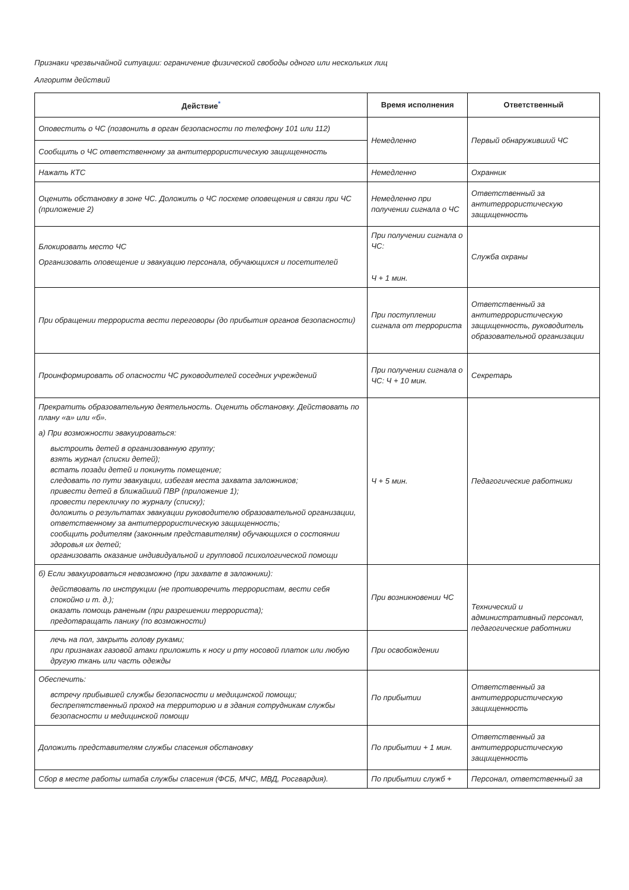Признаки чрезвычайной ситуации: ограничение физической свободы одного или нескольких лиц
Алгоритм действий
| Действие<sup>*</sup> | Время исполнения | Ответственный |
| --- | --- | --- |
| Оповестить о ЧС (позвонить в орган безопасности по телефону 101 или 112) | Немедленно | Первый обнаруживший ЧС |
| Сообщить о ЧС ответственному за антитеррористическую защищенность | | |
| Нажать КТС | Немедленно | Охранник |
| Оценить обстановку в зоне ЧС. Доложить о ЧС посхеме оповещения и связи при ЧС (приложение 2) | Немедленно при получении сигнала о ЧС | Ответственный за антитеррористическую защищенность |
| Блокировать место ЧС Организовать оповещение и эвакуацию персонала, обучающихся и посетителей | При получении сигнала о ЧС: Ч + 1 мин. | Служба охраны |
| При обращении террориста вести переговоры (до прибытия органов безопасности) | При поступлении сигнала от террориста | Ответственный за антитеррористическую защищенность, руководитель образовательной организации |
| Проинформировать об опасности ЧС руководителей соседних учреждений | При получении сигнала о ЧС: Ч + 10 мин. | Секретарь |
| Прекратить образовательную деятельность. Оценить обстановку. Действовать по плану «а» или «б». а) При возможности эвакуироваться: выстроить детей в организованную группу; взять журнал (списки детей); встать позади детей и покинуть помещение; следовать по пути эвакуации, избегая места захвата заложников; привести детей в ближайший ПВР (приложение 1); провести перекличку по журналу (списку); доложить о результатах эвакуации руководителю образовательной организации, ответственному за антитеррористическую защищенность; сообщить родителям (законным представителям) обучающихся о состоянии здоровья их детей; организовать оказание индивидуальной и групповой психологической помощи | Ч + 5 мин. | Педагогические работники |
| б) Если эвакуироваться невозможно (при захвате в заложники): действовать по инструкции (не противоречить террористам, вести себя спокойно и т. д.); оказать помощь раненым (при разрешении террориста); предотвращать панику (по возможности) | При возникновении ЧС | Технический и административный персонал, педагогические работники |
| лечь на пол, закрыть голову руками; при признаках газовой атаки приложить к носу и рту носовой платок или любую другую ткань или часть одежды | При освобождении | |
| Обеспечить: встречу прибывшей службы безопасности и медицинской помощи; беспрепятственный проход на территорию и в здания сотрудникам службы безопасности и медицинской помощи | По прибытии | Ответственный за антитеррористическую защищенность |
| Доложить представителям службы спасения обстановку | По прибытии + 1 мин. | Ответственный за антитеррористическую защищенность |
| Сбор в месте работы штаба службы спасения (ФСБ, МЧС, МВД, Росгвардия). | По прибытии служб + | Персонал, ответственный за |